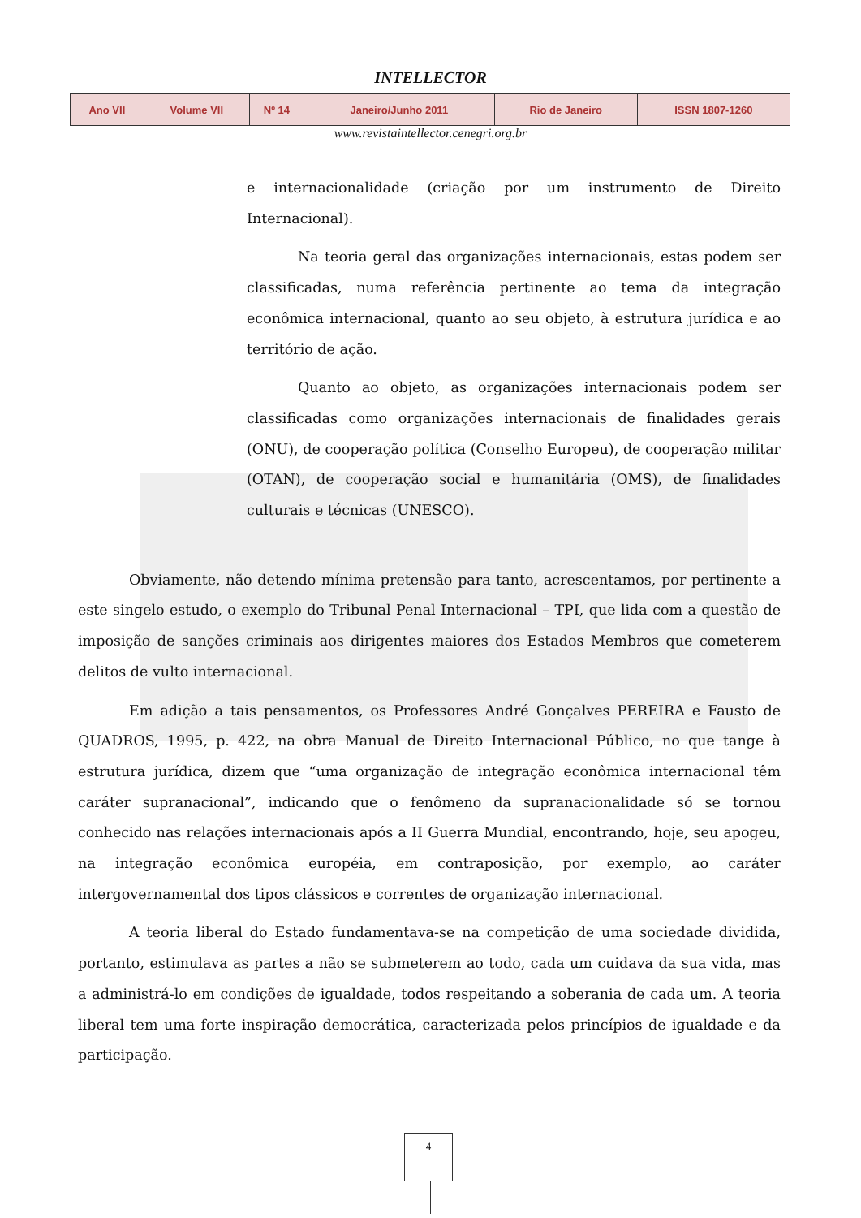INTELLECTOR
| Ano VII | Volume VII | Nº 14 | Janeiro/Junho 2011 | Rio de Janeiro | ISSN 1807-1260 |
www.revistaintellector.cenegri.org.br
e internacionalidade (criação por um instrumento de Direito Internacional).
Na teoria geral das organizações internacionais, estas podem ser classificadas, numa referência pertinente ao tema da integração econômica internacional, quanto ao seu objeto, à estrutura jurídica e ao território de ação.
Quanto ao objeto, as organizações internacionais podem ser classificadas como organizações internacionais de finalidades gerais (ONU), de cooperação política (Conselho Europeu), de cooperação militar (OTAN), de cooperação social e humanitária (OMS), de finalidades culturais e técnicas (UNESCO).
Obviamente, não detendo mínima pretensão para tanto, acrescentamos, por pertinente a este singelo estudo, o exemplo do Tribunal Penal Internacional – TPI, que lida com a questão de imposição de sanções criminais aos dirigentes maiores dos Estados Membros que cometerem delitos de vulto internacional.
Em adição a tais pensamentos, os Professores André Gonçalves PEREIRA e Fausto de QUADROS, 1995, p. 422, na obra Manual de Direito Internacional Público, no que tange à estrutura jurídica, dizem que “uma organização de integração econômica internacional têm caráter supranacional”, indicando que o fenômeno da supranacionalidade só se tornou conhecido nas relações internacionais após a II Guerra Mundial, encontrando, hoje, seu apogeu, na integração econômica européia, em contraposição, por exemplo, ao caráter intergovernamental dos tipos clássicos e correntes de organização internacional.
A teoria liberal do Estado fundamentava-se na competição de uma sociedade dividida, portanto, estimulava as partes a não se submeterem ao todo, cada um cuidava da sua vida, mas a administrá-lo em condições de igualdade, todos respeitando a soberania de cada um. A teoria liberal tem uma forte inspiração democrática, caracterizada pelos princípios de igualdade e da participação.
4